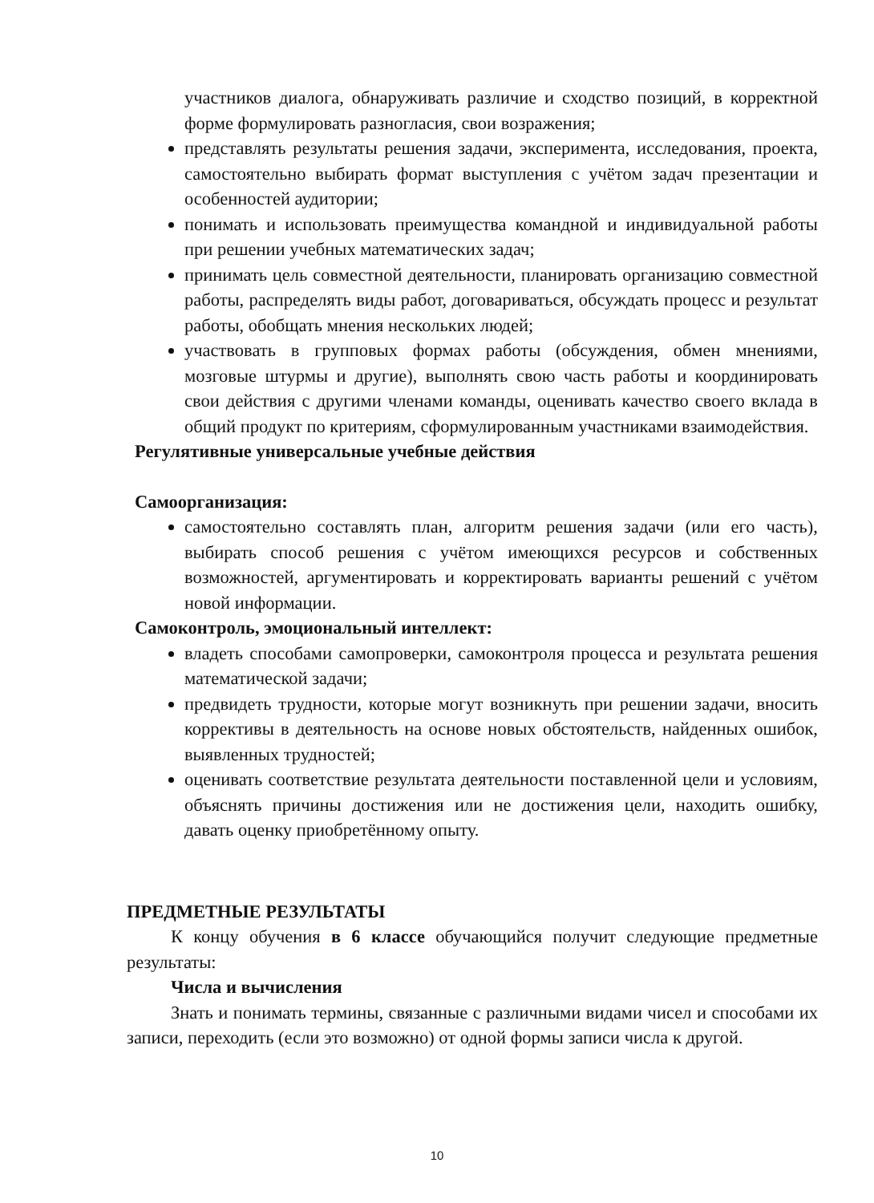участников диалога, обнаруживать различие и сходство позиций, в корректной форме формулировать разногласия, свои возражения;
представлять результаты решения задачи, эксперимента, исследования, проекта, самостоятельно выбирать формат выступления с учётом задач презентации и особенностей аудитории;
понимать и использовать преимущества командной и индивидуальной работы при решении учебных математических задач;
принимать цель совместной деятельности, планировать организацию совместной работы, распределять виды работ, договариваться, обсуждать процесс и результат работы, обобщать мнения нескольких людей;
участвовать в групповых формах работы (обсуждения, обмен мнениями, мозговые штурмы и другие), выполнять свою часть работы и координировать свои действия с другими членами команды, оценивать качество своего вклада в общий продукт по критериям, сформулированным участниками взаимодействия.
Регулятивные универсальные учебные действия
Самоорганизация:
самостоятельно составлять план, алгоритм решения задачи (или его часть), выбирать способ решения с учётом имеющихся ресурсов и собственных возможностей, аргументировать и корректировать варианты решений с учётом новой информации.
Самоконтроль, эмоциональный интеллект:
владеть способами самопроверки, самоконтроля процесса и результата решения математической задачи;
предвидеть трудности, которые могут возникнуть при решении задачи, вносить коррективы в деятельность на основе новых обстоятельств, найденных ошибок, выявленных трудностей;
оценивать соответствие результата деятельности поставленной цели и условиям, объяснять причины достижения или не достижения цели, находить ошибку, давать оценку приобретённому опыту.
ПРЕДМЕТНЫЕ РЕЗУЛЬТАТЫ
К концу обучения в 6 классе обучающийся получит следующие предметные результаты:
Числа и вычисления
Знать и понимать термины, связанные с различными видами чисел и способами их записи, переходить (если это возможно) от одной формы записи числа к другой.
10